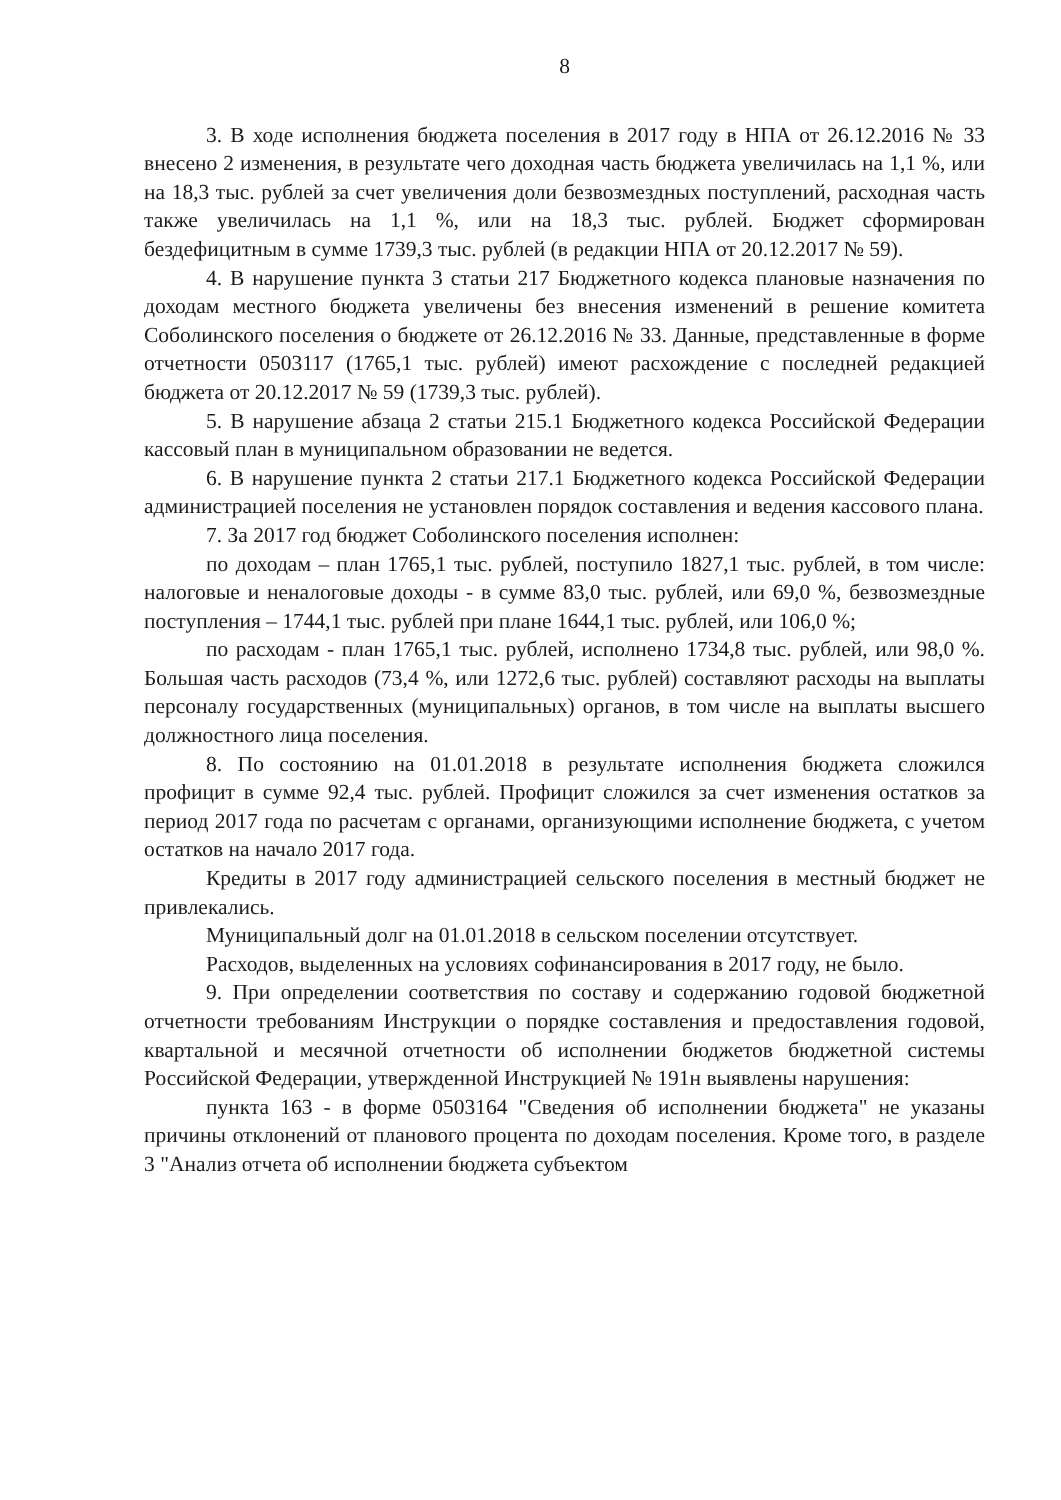8
3. В ходе исполнения бюджета поселения в 2017 году в НПА от 26.12.2016 № 33 внесено 2 изменения, в результате чего доходная часть бюджета увеличилась на 1,1 %, или на 18,3 тыс. рублей за счет увеличения доли безвозмездных поступлений, расходная часть также увеличилась на 1,1 %, или на 18,3 тыс. рублей. Бюджет сформирован бездефицитным в сумме 1739,3 тыс. рублей (в редакции НПА от 20.12.2017 № 59).
4. В нарушение пункта 3 статьи 217 Бюджетного кодекса плановые назначения по доходам местного бюджета увеличены без внесения изменений в решение комитета Соболинского поселения о бюджете от 26.12.2016 № 33. Данные, представленные в форме отчетности 0503117 (1765,1 тыс. рублей) имеют расхождение с последней редакцией бюджета от 20.12.2017 № 59 (1739,3 тыс. рублей).
5. В нарушение абзаца 2 статьи 215.1 Бюджетного кодекса Российской Федерации кассовый план в муниципальном образовании не ведется.
6. В нарушение пункта 2 статьи 217.1 Бюджетного кодекса Российской Федерации администрацией поселения не установлен порядок составления и ведения кассового плана.
7. За 2017 год бюджет Соболинского поселения исполнен:
по доходам – план 1765,1 тыс. рублей, поступило 1827,1 тыс. рублей, в том числе: налоговые и неналоговые доходы - в сумме 83,0 тыс. рублей, или 69,0 %, безвозмездные поступления – 1744,1 тыс. рублей при плане 1644,1 тыс. рублей, или 106,0 %;
по расходам - план 1765,1 тыс. рублей, исполнено 1734,8 тыс. рублей, или 98,0 %. Большая часть расходов (73,4 %, или 1272,6 тыс. рублей) составляют расходы на выплаты персоналу государственных (муниципальных) органов, в том числе на выплаты высшего должностного лица поселения.
8. По состоянию на 01.01.2018 в результате исполнения бюджета сложился профицит в сумме 92,4 тыс. рублей. Профицит сложился за счет изменения остатков за период 2017 года по расчетам с органами, организующими исполнение бюджета, с учетом остатков на начало 2017 года.
Кредиты в 2017 году администрацией сельского поселения в местный бюджет не привлекались.
Муниципальный долг на 01.01.2018 в сельском поселении отсутствует.
Расходов, выделенных на условиях софинансирования в 2017 году, не было.
9. При определении соответствия по составу и содержанию годовой бюджетной отчетности требованиям Инструкции о порядке составления и предоставления годовой, квартальной и месячной отчетности об исполнении бюджетов бюджетной системы Российской Федерации, утвержденной Инструкцией № 191н выявлены нарушения:
пункта 163 - в форме 0503164 "Сведения об исполнении бюджета" не указаны причины отклонений от планового процента по доходам поселения. Кроме того, в разделе 3 "Анализ отчета об исполнении бюджета субъектом